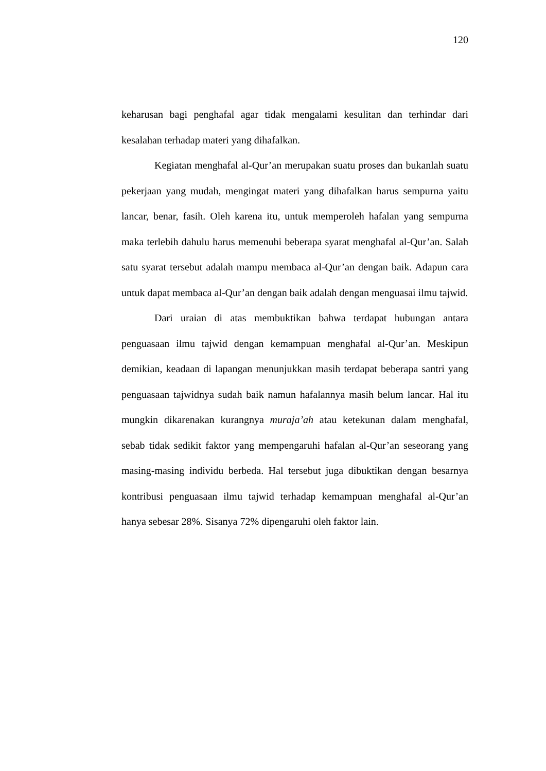120
keharusan bagi penghafal agar tidak mengalami kesulitan dan terhindar dari kesalahan terhadap materi yang dihafalkan.
Kegiatan menghafal al-Qur’an merupakan suatu proses dan bukanlah suatu pekerjaan yang mudah, mengingat materi yang dihafalkan harus sempurna yaitu lancar, benar, fasih. Oleh karena itu, untuk memperoleh hafalan yang sempurna maka terlebih dahulu harus memenuhi beberapa syarat menghafal al-Qur’an. Salah satu syarat tersebut adalah mampu membaca al-Qur’an dengan baik. Adapun cara untuk dapat membaca al-Qur’an dengan baik adalah dengan menguasai ilmu tajwid.
Dari uraian di atas membuktikan bahwa terdapat hubungan antara penguasaan ilmu tajwid dengan kemampuan menghafal al-Qur’an. Meskipun demikian, keadaan di lapangan menunjukkan masih terdapat beberapa santri yang penguasaan tajwidnya sudah baik namun hafalannya masih belum lancar. Hal itu mungkin dikarenakan kurangnya muraja’ah atau ketekunan dalam menghafal, sebab tidak sedikit faktor yang mempengaruhi hafalan al-Qur’an seseorang yang masing-masing individu berbeda. Hal tersebut juga dibuktikan dengan besarnya kontribusi penguasaan ilmu tajwid terhadap kemampuan menghafal al-Qur’an hanya sebesar 28%. Sisanya 72% dipengaruhi oleh faktor lain.